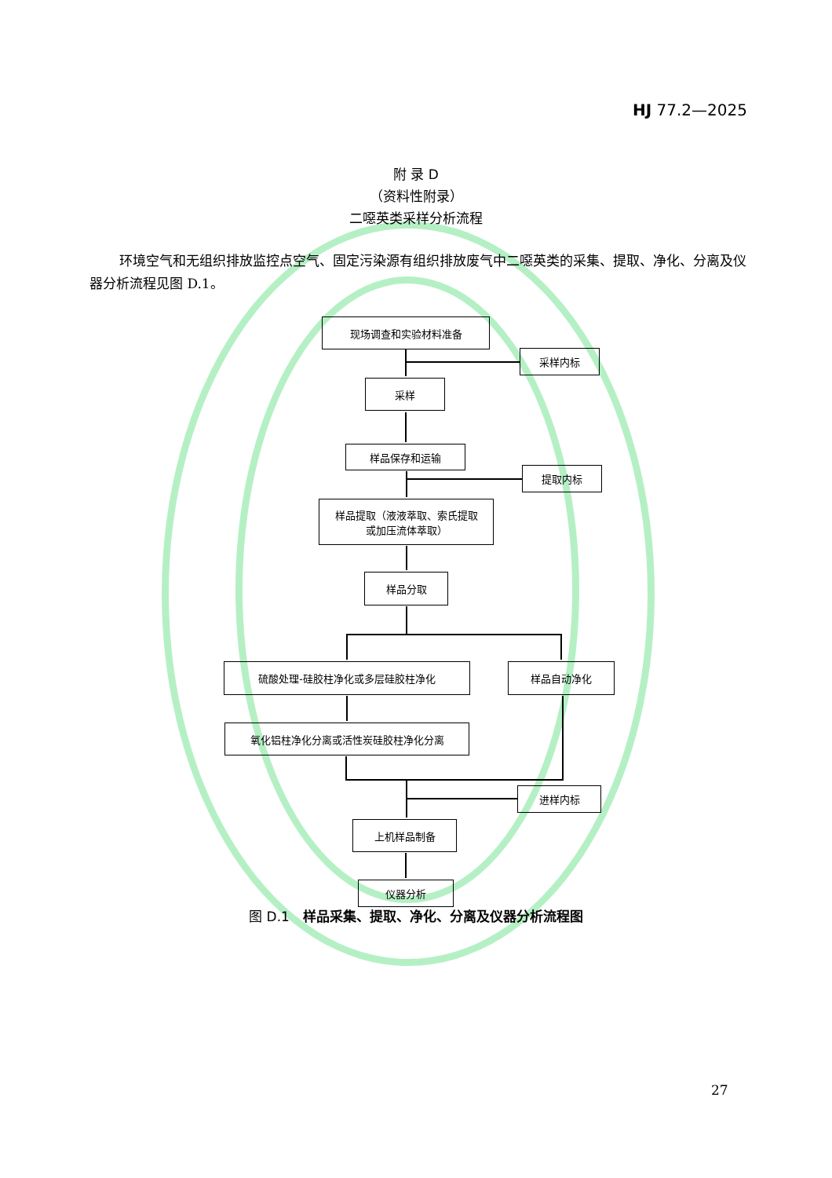HJ 77.2—2025
附 录 D
（资料性附录）
二噁英类采样分析流程
环境空气和无组织排放监控点空气、固定污染源有组织排放废气中二噁英类的采集、提取、净化、分离及仪器分析流程见图 D.1。
现场调查和实验材料准备
采样内标
采样
样品保存和运输
提取内标
样品提取（液液萃取、索氏提取
或加压流体萃取）
样品分取
硫酸处理-硅胶柱净化或多层硅胶柱净化 样品自动净化
氧化铝柱净化分离或活性炭硅胶柱净化分离
进样内标
上机样品制备
仪器分析
图 D.1　样品采集、提取、净化、分离及仪器分析流程图
27